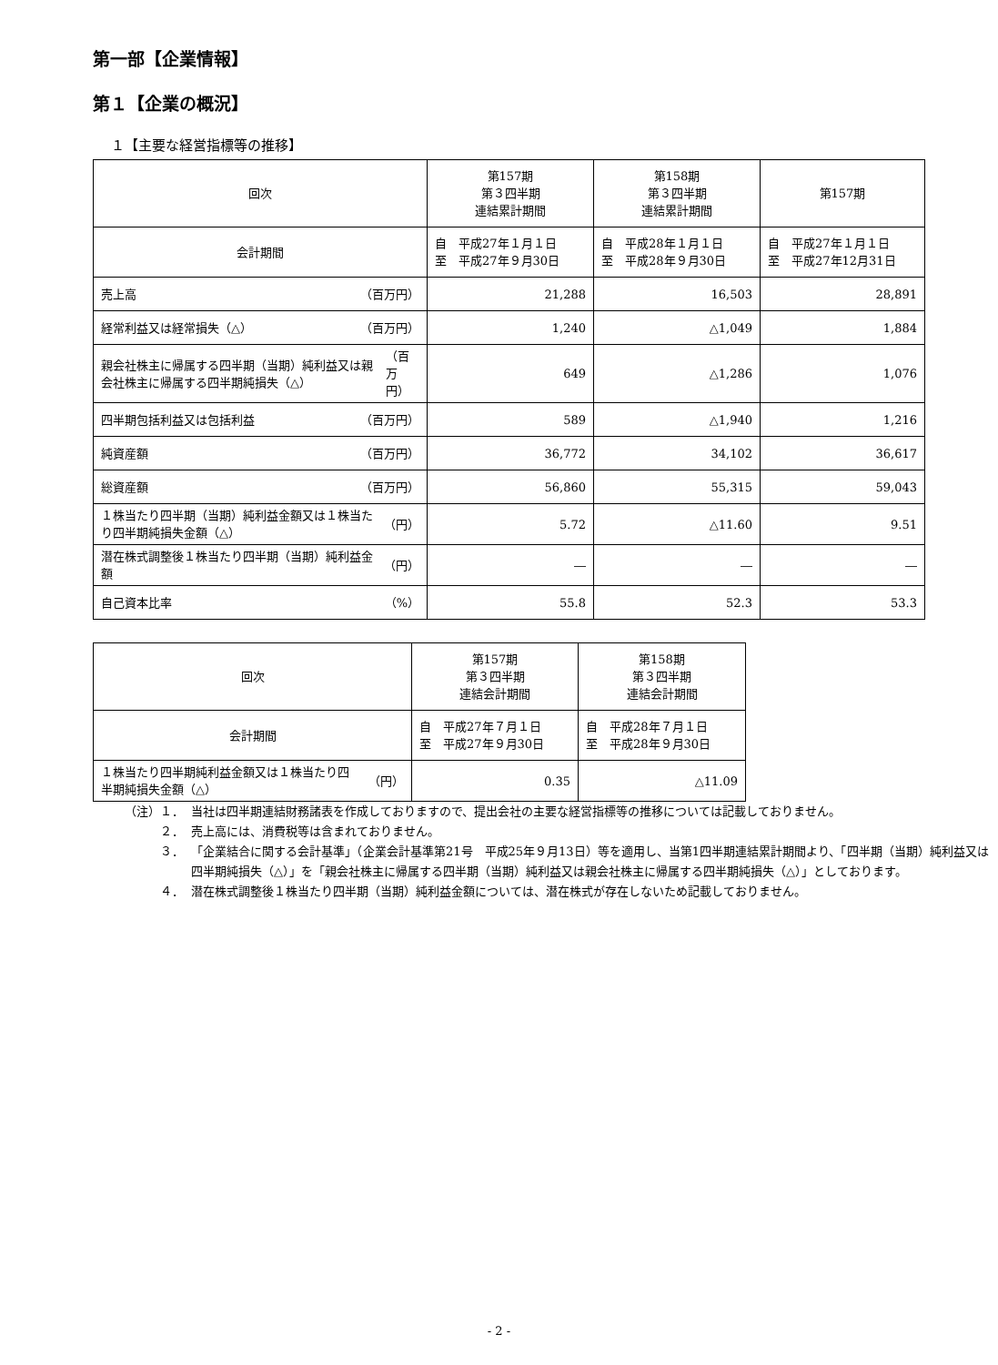第一部【企業情報】
第１【企業の概況】
１【主要な経営指標等の推移】
| 回次 | 第157期 第３四半期 連結累計期間 | 第158期 第３四半期 連結累計期間 | 第157期 |
| 会計期間 | 自 平成27年１月１日 至 平成27年９月30日 | 自 平成28年１月１日 至 平成28年９月30日 | 自 平成27年１月１日 至 平成27年12月31日 |
| 売上高 （百万円） | 21,288 | 16,503 | 28,891 |
| 経常利益又は経常損失（△） （百万円） | 1,240 | △1,049 | 1,884 |
| 親会社株主に帰属する四半期（当期）純利益又は親会社株主に帰属する四半期純損失（△） （百万円） | 649 | △1,286 | 1,076 |
| 四半期包括利益又は包括利益 （百万円） | 589 | △1,940 | 1,216 |
| 純資産額 （百万円） | 36,772 | 34,102 | 36,617 |
| 総資産額 （百万円） | 56,860 | 55,315 | 59,043 |
| １株当たり四半期（当期）純利益金額又は１株当たり四半期純損失金額（△） （円） | 5.72 | △11.60 | 9.51 |
| 潜在株式調整後１株当たり四半期（当期）純利益金額 （円） | ― | ― | ― |
| 自己資本比率 （%） | 55.8 | 52.3 | 53.3 |
| 回次 | 第157期 第３四半期 連結会計期間 | 第158期 第３四半期 連結会計期間 |
| 会計期間 | 自 平成27年７月１日 至 平成27年９月30日 | 自 平成28年７月１日 至 平成28年９月30日 |
| １株当たり四半期純利益金額又は１株当たり四半期純損失金額（△） （円） | 0.35 | △11.09 |
（注）１． 当社は四半期連結財務諸表を作成しておりますので、提出会社の主要な経営指標等の推移については記載しておりません。
２． 売上高には、消費税等は含まれておりません。
３． 「企業結合に関する会計基準」（企業会計基準第21号　平成25年９月13日）等を適用し、当第1四半期連結累計期間より、「四半期（当期）純利益又は四半期純損失（△）」を「親会社株主に帰属する四半期（当期）純利益又は親会社株主に帰属する四半期純損失（△）」としております。
４． 潜在株式調整後１株当たり四半期（当期）純利益金額については、潜在株式が存在しないため記載しておりません。
- 2 -